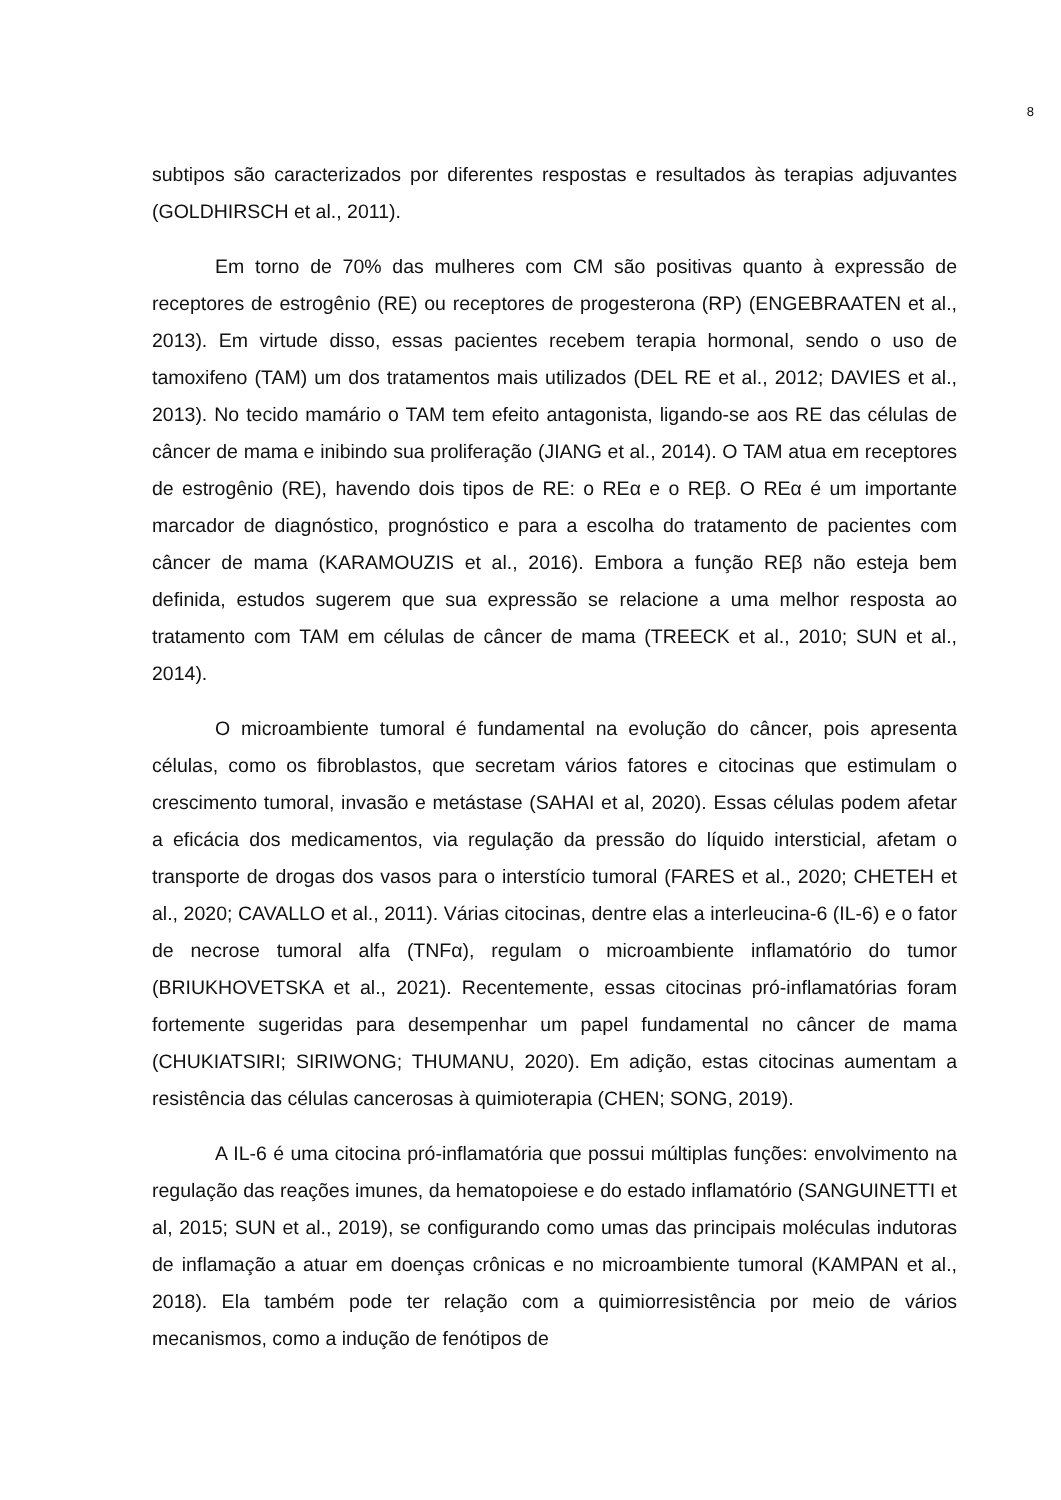8
subtipos são caracterizados por diferentes respostas e resultados às terapias adjuvantes (GOLDHIRSCH et al., 2011).
Em torno de 70% das mulheres com CM são positivas quanto à expressão de receptores de estrogênio (RE) ou receptores de progesterona (RP) (ENGEBRAATEN et al., 2013). Em virtude disso, essas pacientes recebem terapia hormonal, sendo o uso de tamoxifeno (TAM) um dos tratamentos mais utilizados (DEL RE et al., 2012; DAVIES et al., 2013). No tecido mamário o TAM tem efeito antagonista, ligando-se aos RE das células de câncer de mama e inibindo sua proliferação (JIANG et al., 2014). O TAM atua em receptores de estrogênio (RE), havendo dois tipos de RE: o REα e o REβ. O REα é um importante marcador de diagnóstico, prognóstico e para a escolha do tratamento de pacientes com câncer de mama (KARAMOUZIS et al., 2016). Embora a função REβ não esteja bem definida, estudos sugerem que sua expressão se relacione a uma melhor resposta ao tratamento com TAM em células de câncer de mama (TREECK et al., 2010; SUN et al., 2014).
O microambiente tumoral é fundamental na evolução do câncer, pois apresenta células, como os fibroblastos, que secretam vários fatores e citocinas que estimulam o crescimento tumoral, invasão e metástase (SAHAI et al, 2020). Essas células podem afetar a eficácia dos medicamentos, via regulação da pressão do líquido intersticial, afetam o transporte de drogas dos vasos para o interstício tumoral (FARES et al., 2020; CHETEH et al., 2020; CAVALLO et al., 2011). Várias citocinas, dentre elas a interleucina-6 (IL-6) e o fator de necrose tumoral alfa (TNFα), regulam o microambiente inflamatório do tumor (BRIUKHOVETSKA et al., 2021). Recentemente, essas citocinas pró-inflamatórias foram fortemente sugeridas para desempenhar um papel fundamental no câncer de mama (CHUKIATSIRI; SIRIWONG; THUMANU, 2020). Em adição, estas citocinas aumentam a resistência das células cancerosas à quimioterapia (CHEN; SONG, 2019).
A IL-6 é uma citocina pró-inflamatória que possui múltiplas funções: envolvimento na regulação das reações imunes, da hematopoiese e do estado inflamatório (SANGUINETTI et al, 2015; SUN et al., 2019), se configurando como umas das principais moléculas indutoras de inflamação a atuar em doenças crônicas e no microambiente tumoral (KAMPAN et al., 2018). Ela também pode ter relação com a quimiorresistência por meio de vários mecanismos, como a indução de fenótipos de